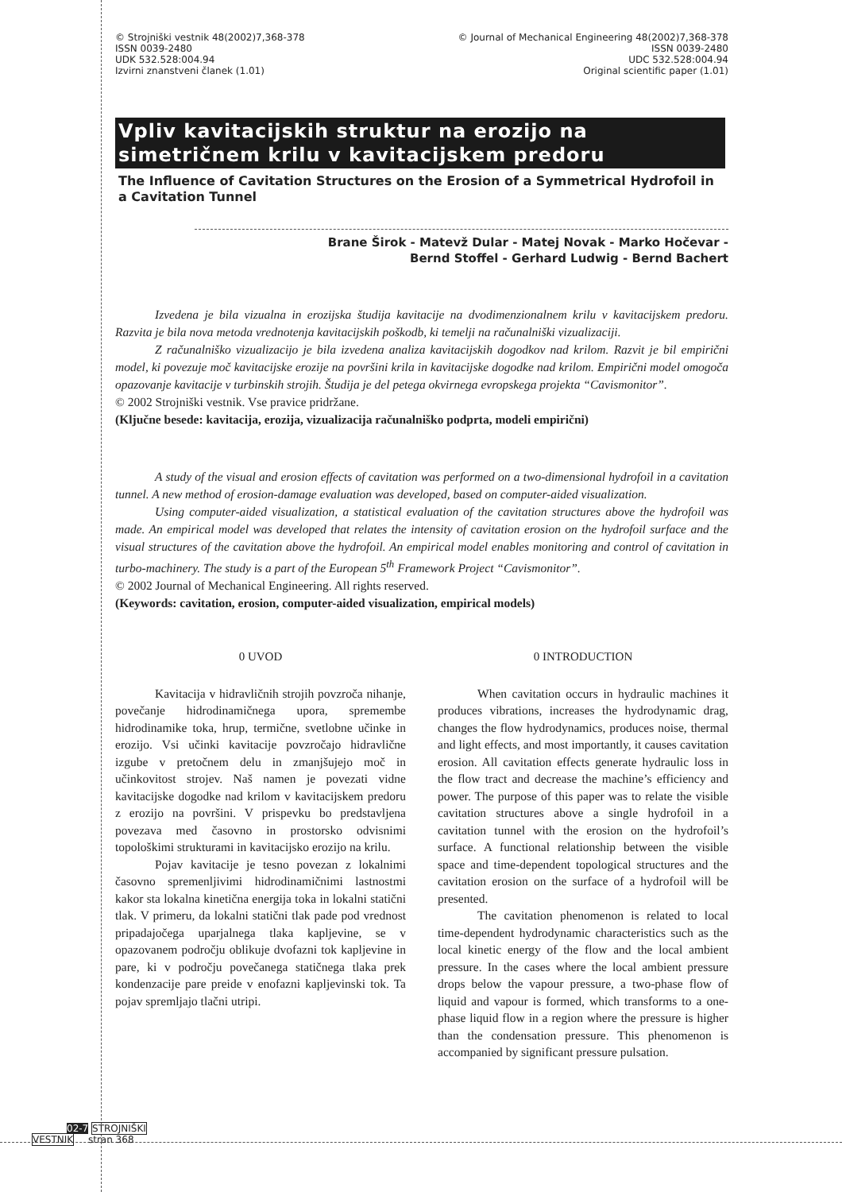© Strojniški vestnik 48(2002)7,368-378
ISSN 0039-2480
UDK 532.528:004.94
Izvirni znanstveni članek (1.01)
© Journal of Mechanical Engineering 48(2002)7,368-378
ISSN 0039-2480
UDC 532.528:004.94
Original scientific paper (1.01)
Vpliv kavitacijskih struktur na erozijo na simetričnem krilu v kavitacijskem predoru
The Influence of Cavitation Structures on the Erosion of a Symmetrical Hydrofoil in a Cavitation Tunnel
Brane Širok - Matevž Dular - Matej Novak - Marko Hočevar -
Bernd Stoffel - Gerhard Ludwig - Bernd Bachert
Izvedena je bila vizualna in erozijska študija kavitacije na dvodimenzionalnem krilu v kavitacijskem predoru. Razvita je bila nova metoda vrednotenja kavitacijskih poškodb, ki temelji na računalniški vizualizaciji.
Z računalniško vizualizacijo je bila izvedena analiza kavitacijskih dogodkov nad krilom. Razvit je bil empirični model, ki povezuje moč kavitacijske erozije na površini krila in kavitacijske dogodke nad krilom. Empirični model omogoča opazovanje kavitacije v turbinskih strojih. Študija je del petega okvirnega evropskega projekta “Cavismonitor”.
© 2002 Strojniški vestnik. Vse pravice pridržane.
(Ključne besede: kavitacija, erozija, vizualizacija računalniško podprta, modeli empirični)
A study of the visual and erosion effects of cavitation was performed on a two-dimensional hydrofoil in a cavitation tunnel. A new method of erosion-damage evaluation was developed, based on computer-aided visualization.
Using computer-aided visualization, a statistical evaluation of the cavitation structures above the hydrofoil was made. An empirical model was developed that relates the intensity of cavitation erosion on the hydrofoil surface and the visual structures of the cavitation above the hydrofoil. An empirical model enables monitoring and control of cavitation in turbo-machinery. The study is a part of the European 5<sup>th</sup> Framework Project “Cavismonitor”.
© 2002 Journal of Mechanical Engineering. All rights reserved.
(Keywords: cavitation, erosion, computer-aided visualization, empirical models)
0 UVOD
Kavitacija v hidravličnih strojih povzroča nihanje, povečanje hidrodinamičnega upora, spremembe hidrodinamike toka, hrup, termične, svetlobne učinke in erozijo. Vsi učinki kavitacije povzročajo hidravlične izgube v pretočnem delu in zmanjšujejo moč in učinkovitost strojev. Naš namen je povezati vidne kavitacijske dogodke nad krilom v kavitacijskem predoru z erozijo na površini. V prispevku bo predstavljena povezava med časovno in prostorsko odvisnimi topološkimi strukturami in kavitacijsko erozijo na krilu.
Pojav kavitacije je tesno povezan z lokalnimi časovno spremenljivimi hidrodinamičnimi lastnostmi kakor sta lokalna kinetična energija toka in lokalni statični tlak. V primeru, da lokalni statični tlak pade pod vrednost pripadajočega uparjalnega tlaka kapljevine, se v opazovanem področju oblikuje dvofazni tok kapljevine in pare, ki v področju povečanega statičnega tlaka prek kondenzacije pare preide v enofazni kapljevinski tok. Ta pojav spremljajo tlačni utripi.
0 INTRODUCTION
When cavitation occurs in hydraulic machines it produces vibrations, increases the hydrodynamic drag, changes the flow hydrodynamics, produces noise, thermal and light effects, and most importantly, it causes cavitation erosion. All cavitation effects generate hydraulic loss in the flow tract and decrease the machine’s efficiency and power. The purpose of this paper was to relate the visible cavitation structures above a single hydrofoil in a cavitation tunnel with the erosion on the hydrofoil’s surface. A functional relationship between the visible space and time-dependent topological structures and the cavitation erosion on the surface of a hydrofoil will be presented.
The cavitation phenomenon is related to local time-dependent hydrodynamic characteristics such as the local kinetic energy of the flow and the local ambient pressure. In the cases where the local ambient pressure drops below the vapour pressure, a two-phase flow of liquid and vapour is formed, which transforms to a one-phase liquid flow in a region where the pressure is higher than the condensation pressure. This phenomenon is accompanied by significant pressure pulsation.
02-7 STROJNIŠKI
VESTNIK stran 368